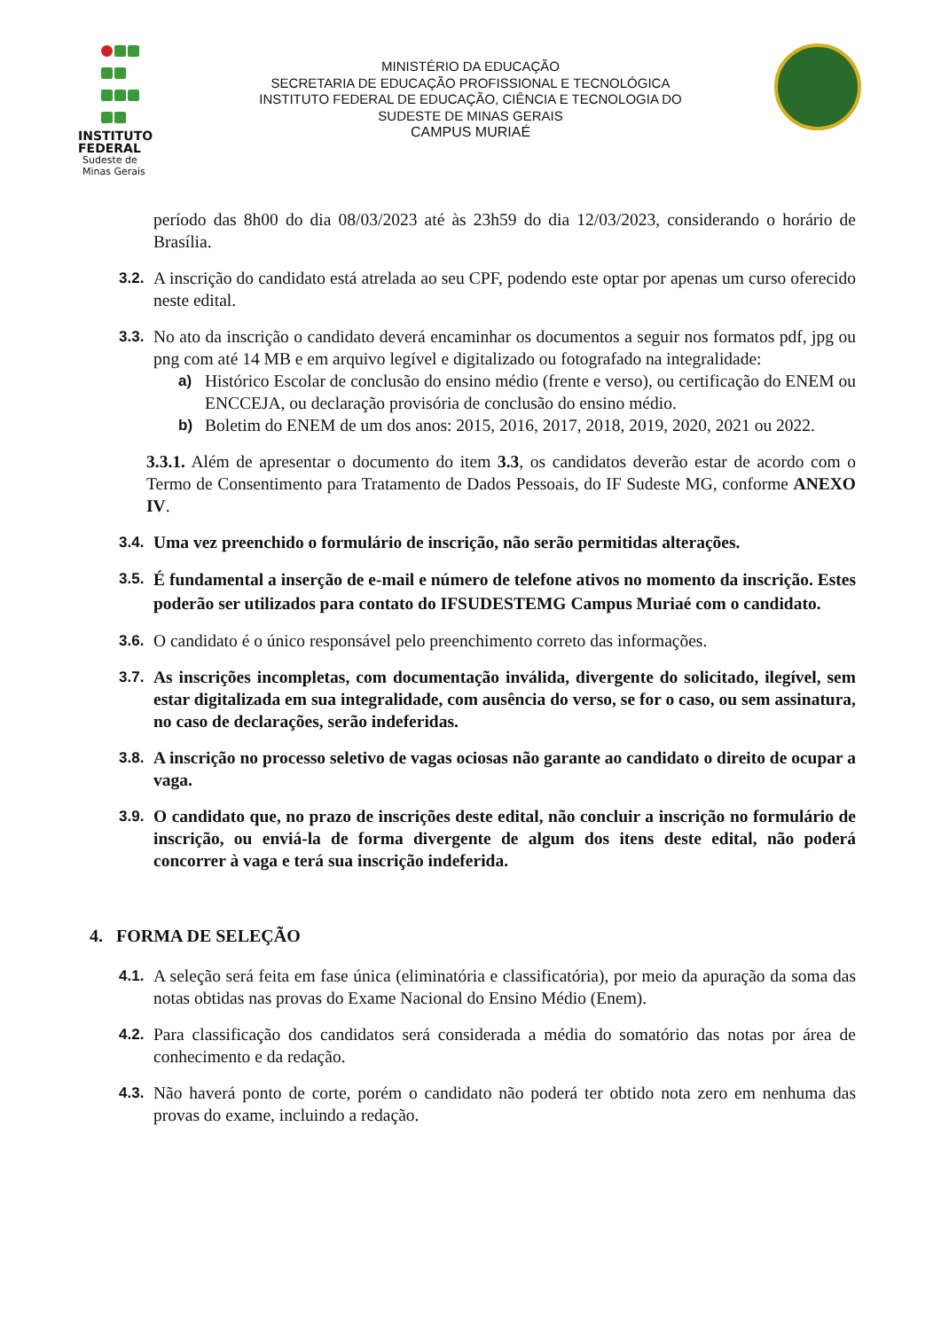INSTITUTO
FEDERAL
Sudeste de
Minas Gerais
MINISTÉRIO DA EDUCAÇÃO
SECRETARIA DE EDUCAÇÃO PROFISSIONAL E TECNOLÓGICA
INSTITUTO FEDERAL DE EDUCAÇÃO, CIÊNCIA E TECNOLOGIA DO
SUDESTE DE MINAS GERAIS
CAMPUS MURIAÉ
período das 8h00 do dia 08/03/2023 até às 23h59 do dia 12/03/2023, considerando o horário de Brasília.
3.2. A inscrição do candidato está atrelada ao seu CPF, podendo este optar por apenas um curso oferecido neste edital.
3.3. No ato da inscrição o candidato deverá encaminhar os documentos a seguir nos formatos pdf, jpg ou png com até 14 MB e em arquivo legível e digitalizado ou fotografado na integralidade:
a) Histórico Escolar de conclusão do ensino médio (frente e verso), ou certificação do ENEM ou ENCCEJA, ou declaração provisória de conclusão do ensino médio.
b) Boletim do ENEM de um dos anos: 2015, 2016, 2017, 2018, 2019, 2020, 2021 ou 2022.
3.3.1. Além de apresentar o documento do item 3.3, os candidatos deverão estar de acordo com o Termo de Consentimento para Tratamento de Dados Pessoais, do IF Sudeste MG, conforme ANEXO IV.
3.4. Uma vez preenchido o formulário de inscrição, não serão permitidas alterações.
3.5.
É fundamental a inserção de e-mail e número de telefone ativos no momento da inscrição. Estes poderão ser utilizados para contato do IFSUDESTEMG Campus Muriaé com o candidato.
3.6. O candidato é o único responsável pelo preenchimento correto das informações.
3.7. As inscrições incompletas, com documentação inválida, divergente do solicitado, ilegível, sem estar digitalizada em sua integralidade, com ausência do verso, se for o caso, ou sem assinatura, no caso de declarações, serão indeferidas.
3.8. A inscrição no processo seletivo de vagas ociosas não garante ao candidato o direito de ocupar a vaga.
3.9. O candidato que, no prazo de inscrições deste edital, não concluir a inscrição no formulário de inscrição, ou enviá-la de forma divergente de algum dos itens deste edital, não poderá concorrer à vaga e terá sua inscrição indeferida.
4. FORMA DE SELEÇÃO
4.1. A seleção será feita em fase única (eliminatória e classificatória), por meio da apuração da soma das notas obtidas nas provas do Exame Nacional do Ensino Médio (Enem).
4.2. Para classificação dos candidatos será considerada a média do somatório das notas por área de conhecimento e da redação.
4.3. Não haverá ponto de corte, porém o candidato não poderá ter obtido nota zero em nenhuma das provas do exame, incluindo a redação.